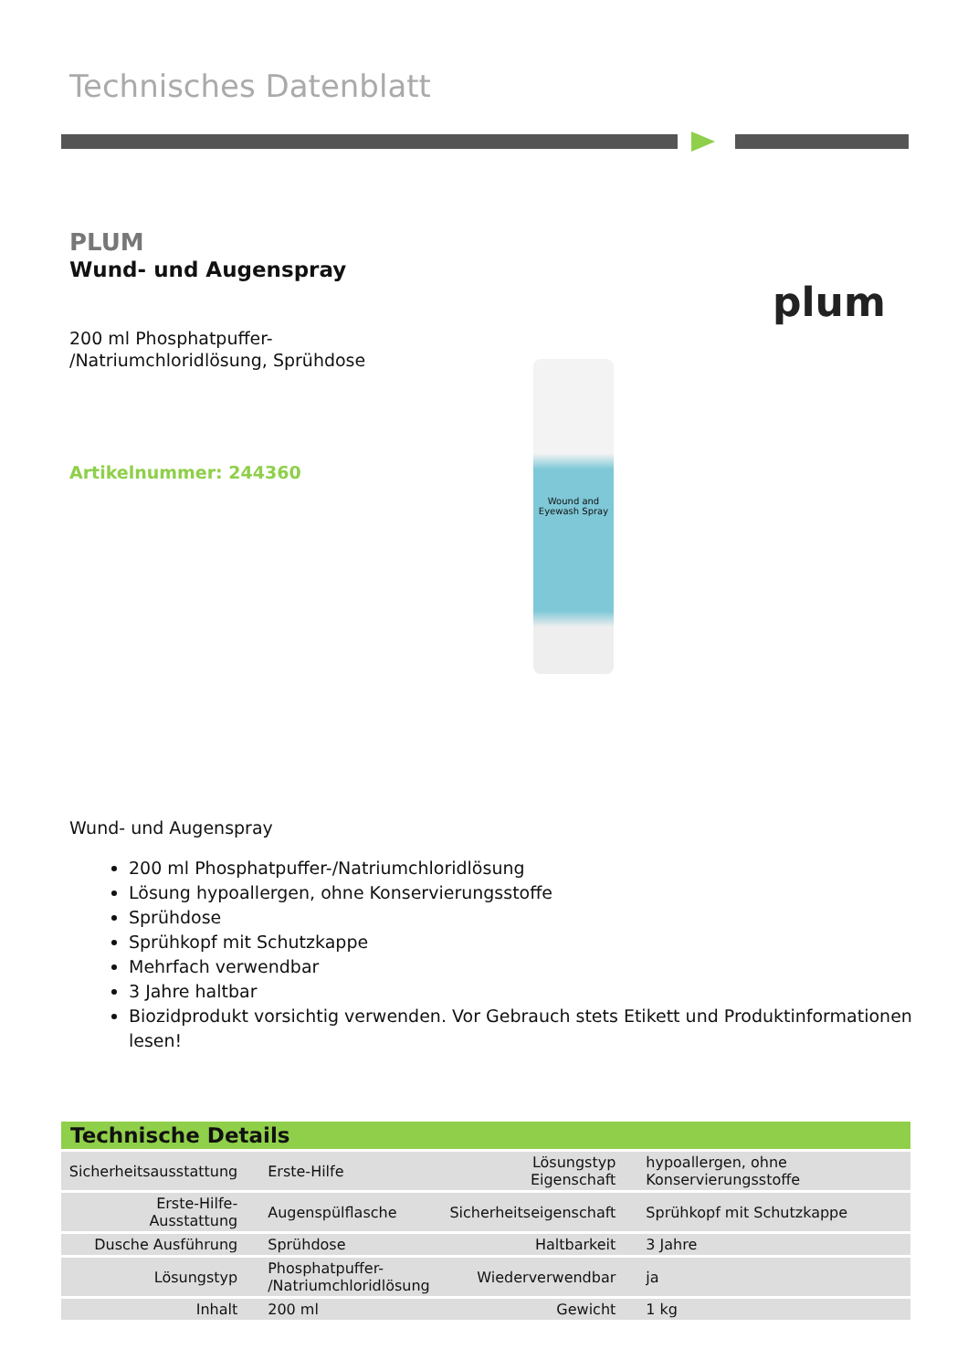Technisches Datenblatt
PLUM
Wund- und Augenspray
200 ml Phosphatpuffer-
/Natriumchloridlösung, Sprühdose
Artikelnummer: 244360
plum
Wound and Eyewash Spray
Wund- und Augenspray
200 ml Phosphatpuffer-/Natriumchloridlösung
Lösung hypoallergen, ohne Konservierungsstoffe
Sprühdose
Sprühkopf mit Schutzkappe
Mehrfach verwendbar
3 Jahre haltbar
Biozidprodukt vorsichtig verwenden. Vor Gebrauch stets Etikett und Produktinformationen lesen!
| Technische Details | | | |
| --- | --- | --- | --- |
| Sicherheitsausstattung | Erste-Hilfe | Lösungstyp Eigenschaft | hypoallergen, ohne Konservierungsstoffe |
| Erste-Hilfe-Ausstattung | Augenspülflasche | Sicherheitseigenschaft | Sprühkopf mit Schutzkappe |
| Dusche Ausführung | Sprühdose | Haltbarkeit | 3 Jahre |
| Lösungstyp | Phosphatpuffer- /Natriumchloridlösung | Wiederverwendbar | ja |
| Inhalt | 200 ml | Gewicht | 1 kg |